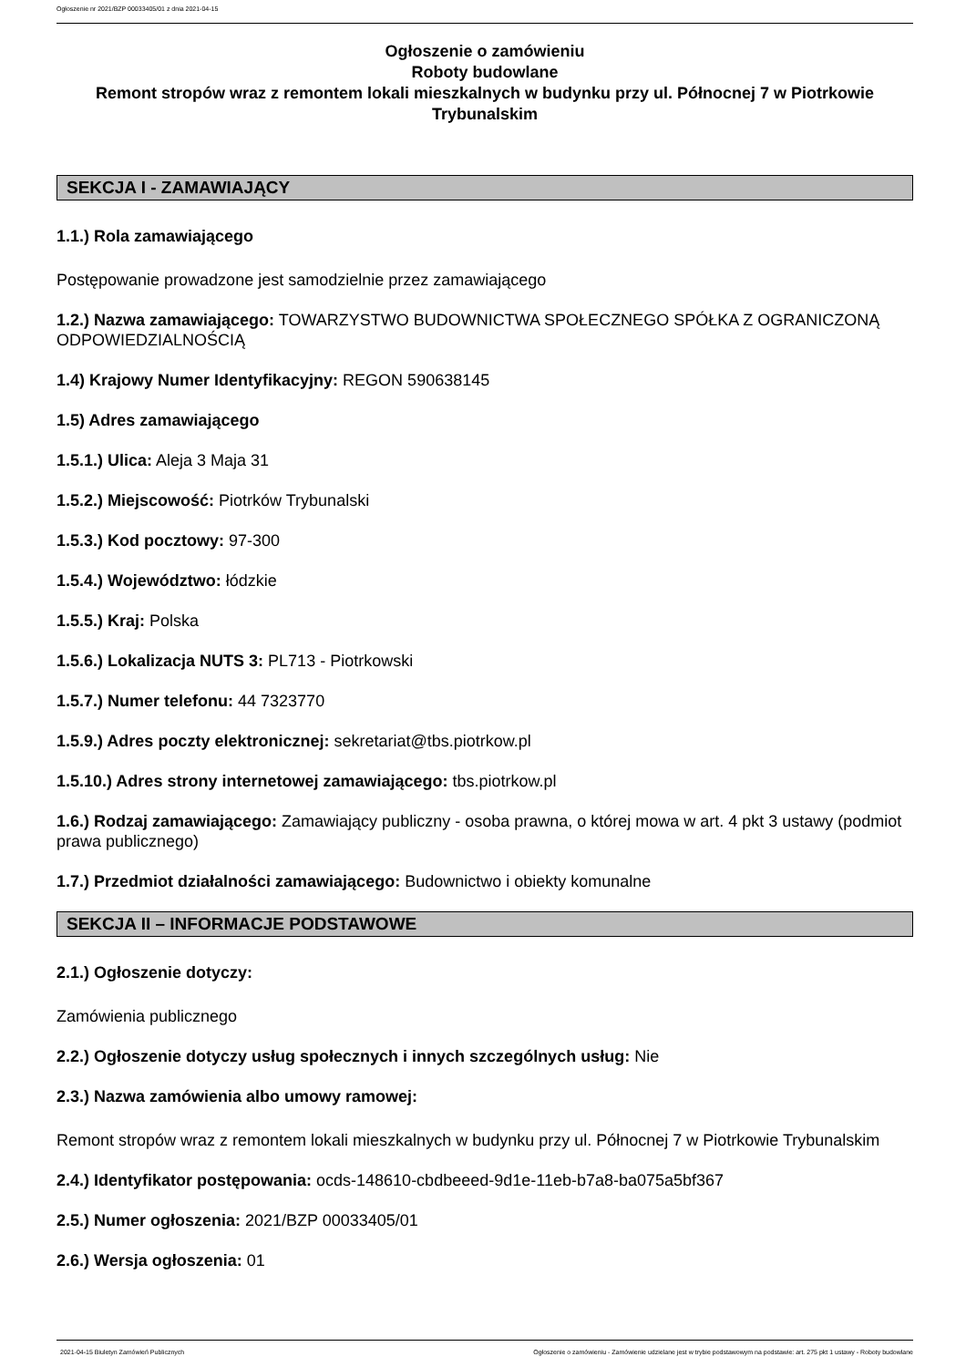Ogłoszenie nr 2021/BZP 00033405/01 z dnia 2021-04-15
Ogłoszenie o zamówieniu
Roboty budowlane
Remont stropów wraz z remontem lokali mieszkalnych w budynku przy ul. Północnej 7 w Piotrkowie Trybunalskim
SEKCJA I - ZAMAWIAJĄCY
1.1.) Rola zamawiającego
Postępowanie prowadzone jest samodzielnie przez zamawiającego
1.2.) Nazwa zamawiającego: TOWARZYSTWO BUDOWNICTWA SPOŁECZNEGO SPÓŁKA Z OGRANICZONĄ ODPOWIEDZIALNOŚCIĄ
1.4) Krajowy Numer Identyfikacyjny: REGON 590638145
1.5) Adres zamawiającego
1.5.1.) Ulica: Aleja 3 Maja 31
1.5.2.) Miejscowość: Piotrków Trybunalski
1.5.3.) Kod pocztowy: 97-300
1.5.4.) Województwo: łódzkie
1.5.5.) Kraj: Polska
1.5.6.) Lokalizacja NUTS 3: PL713 - Piotrkowski
1.5.7.) Numer telefonu: 44 7323770
1.5.9.) Adres poczty elektronicznej: sekretariat@tbs.piotrkow.pl
1.5.10.) Adres strony internetowej zamawiającego: tbs.piotrkow.pl
1.6.) Rodzaj zamawiającego: Zamawiający publiczny - osoba prawna, o której mowa w art. 4 pkt 3 ustawy (podmiot prawa publicznego)
1.7.) Przedmiot działalności zamawiającego: Budownictwo i obiekty komunalne
SEKCJA II – INFORMACJE PODSTAWOWE
2.1.) Ogłoszenie dotyczy:
Zamówienia publicznego
2.2.) Ogłoszenie dotyczy usług społecznych i innych szczególnych usług: Nie
2.3.) Nazwa zamówienia albo umowy ramowej:
Remont stropów wraz z remontem lokali mieszkalnych w budynku przy ul. Północnej 7 w Piotrkowie Trybunalskim
2.4.) Identyfikator postępowania: ocds-148610-cbdbeeed-9d1e-11eb-b7a8-ba075a5bf367
2.5.) Numer ogłoszenia: 2021/BZP 00033405/01
2.6.) Wersja ogłoszenia: 01
2021-04-15 Biuletyn Zamówień Publicznych
Ogłoszenie o zamówieniu - Zamówienie udzielane jest w trybie podstawowym na podstawie: art. 275 pkt 1 ustawy - Roboty budowlane